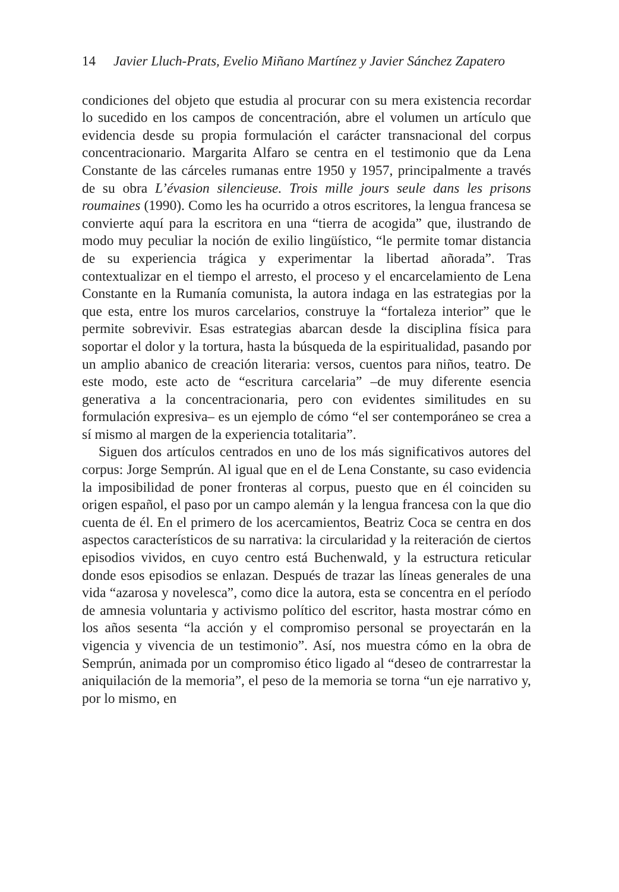14 Javier Lluch-Prats, Evelio Miñano Martínez y Javier Sánchez Zapatero
condiciones del objeto que estudia al procurar con su mera existencia recordar lo sucedido en los campos de concentración, abre el volumen un artículo que evidencia desde su propia formulación el carácter transnacional del corpus concentracionario. Margarita Alfaro se centra en el testimonio que da Lena Constante de las cárceles rumanas entre 1950 y 1957, principalmente a través de su obra L’évasion silencieuse. Trois mille jours seule dans les prisons roumaines (1990). Como les ha ocurrido a otros escritores, la lengua francesa se convierte aquí para la escritora en una “tierra de acogida” que, ilustrando de modo muy peculiar la noción de exilio lingüístico, “le permite tomar distancia de su experiencia trágica y experimentar la libertad añorada”. Tras contextualizar en el tiempo el arresto, el proceso y el encarcelamiento de Lena Constante en la Rumanía comunista, la autora indaga en las estrategias por la que esta, entre los muros carcelarios, construye la “fortaleza interior” que le permite sobrevivir. Esas estrategias abarcan desde la disciplina física para soportar el dolor y la tortura, hasta la búsqueda de la espiritualidad, pasando por un amplio abanico de creación literaria: versos, cuentos para niños, teatro. De este modo, este acto de “escritura carcelaria” –de muy diferente esencia generativa a la concentracionaria, pero con evidentes similitudes en su formulación expresiva– es un ejemplo de cómo “el ser contemporáneo se crea a sí mismo al margen de la experiencia totalitaria”.
Siguen dos artículos centrados en uno de los más significativos autores del corpus: Jorge Semprún. Al igual que en el de Lena Constante, su caso evidencia la imposibilidad de poner fronteras al corpus, puesto que en él coinciden su origen español, el paso por un campo alemán y la lengua francesa con la que dio cuenta de él. En el primero de los acercamientos, Beatriz Coca se centra en dos aspectos característicos de su narrativa: la circularidad y la reiteración de ciertos episodios vividos, en cuyo centro está Buchenwald, y la estructura reticular donde esos episodios se enlazan. Después de trazar las líneas generales de una vida “azarosa y novelesca”, como dice la autora, esta se concentra en el período de amnesia voluntaria y activismo político del escritor, hasta mostrar cómo en los años sesenta “la acción y el compromiso personal se proyectarán en la vigencia y vivencia de un testimonio”. Así, nos muestra cómo en la obra de Semprún, animada por un compromiso ético ligado al “deseo de contrarrestar la aniquilación de la memoria”, el peso de la memoria se torna “un eje narrativo y, por lo mismo, en